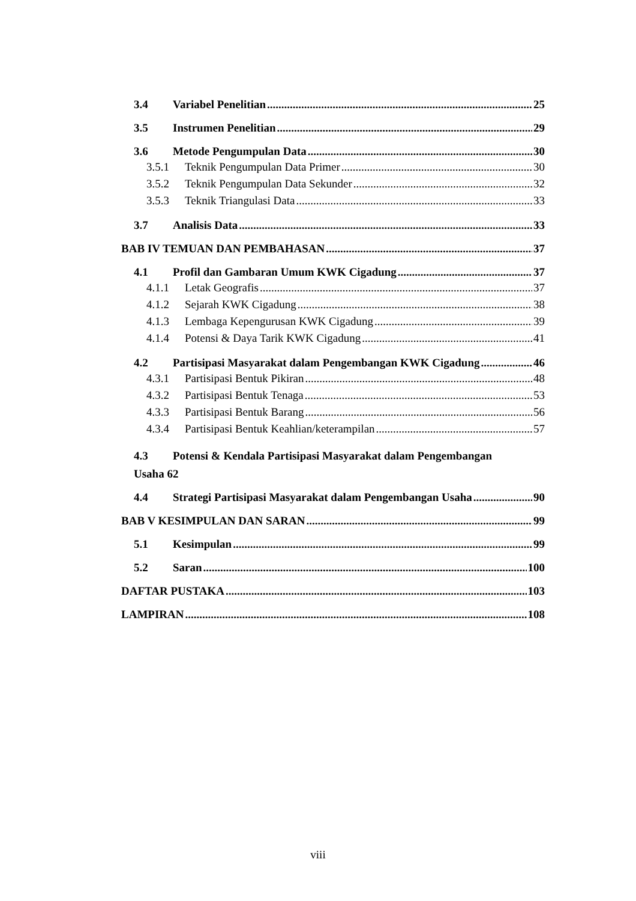3.4 Variabel Penelitian 25
3.5 Instrumen Penelitian 29
3.6 Metode Pengumpulan Data 30
3.5.1 Teknik Pengumpulan Data Primer 30
3.5.2 Teknik Pengumpulan Data Sekunder 32
3.5.3 Teknik Triangulasi Data 33
3.7 Analisis Data 33
BAB IV TEMUAN DAN PEMBAHASAN 37
4.1 Profil dan Gambaran Umum KWK Cigadung 37
4.1.1 Letak Geografis 37
4.1.2 Sejarah KWK Cigadung 38
4.1.3 Lembaga Kepengurusan KWK Cigadung 39
4.1.4 Potensi & Daya Tarik KWK Cigadung 41
4.2 Partisipasi Masyarakat dalam Pengembangan KWK Cigadung 46
4.3.1 Partisipasi Bentuk Pikiran 48
4.3.2 Partisipasi Bentuk Tenaga 53
4.3.3 Partisipasi Bentuk Barang 56
4.3.4 Partisipasi Bentuk Keahlian/keterampilan 57
4.3 Potensi & Kendala Partisipasi Masyarakat dalam Pengembangan
Usaha 62
4.4 Strategi Partisipasi Masyarakat dalam Pengembangan Usaha 90
BAB V KESIMPULAN DAN SARAN 99
5.1 Kesimpulan 99
5.2 Saran 100
DAFTAR PUSTAKA 103
LAMPIRAN 108
viii